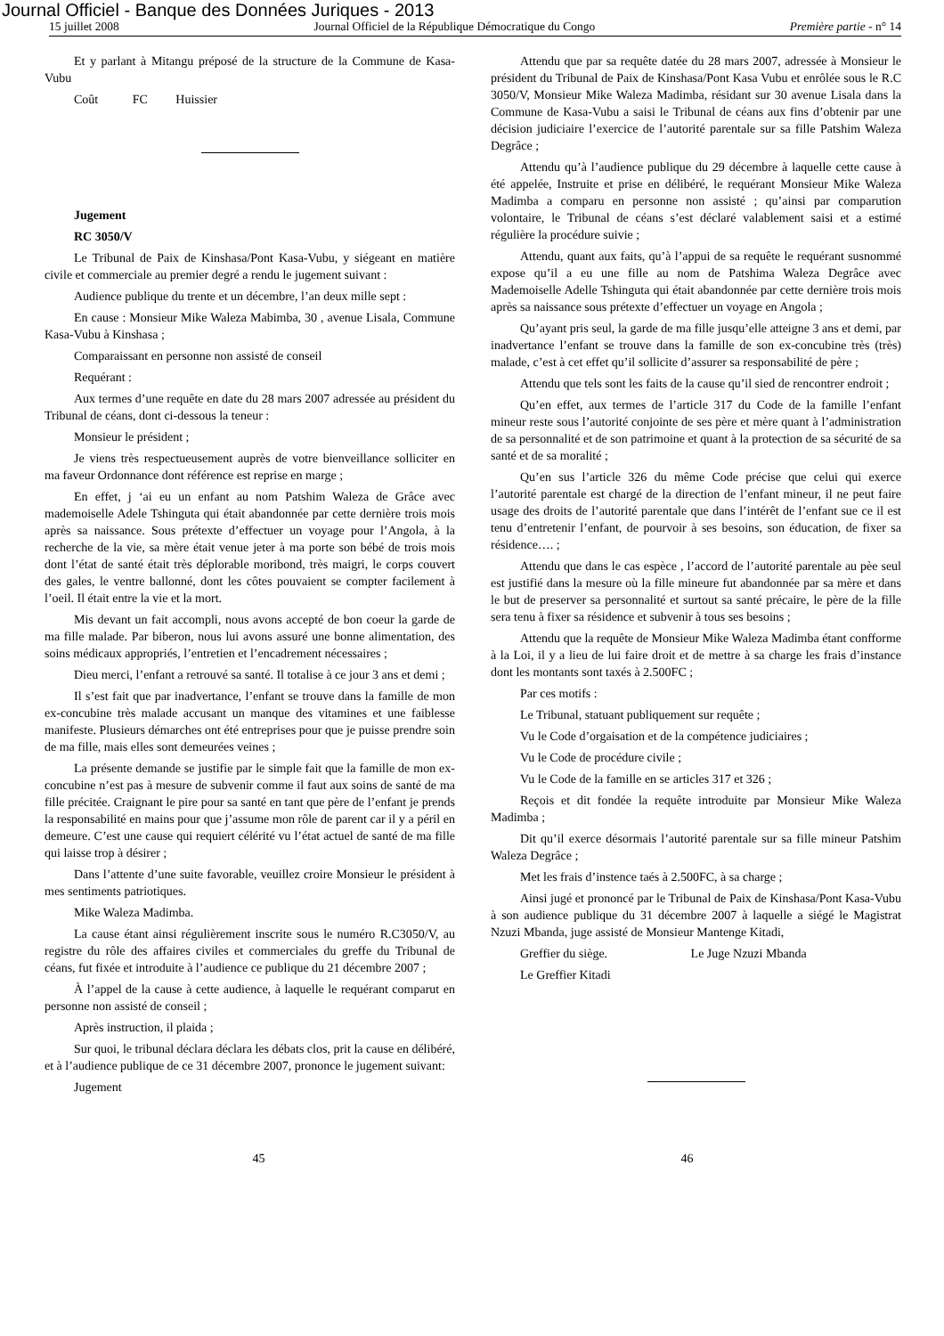Journal Officiel - Banque des Données Juriques - 2013
15 juillet 2008 Journal Officiel de la République Démocratique du Congo Première partie - n° 14
Et y parlant à Mitangu préposé de la structure de la Commune de Kasa-Vubu
Coût FC Huissier
Jugement
RC 3050/V
Le Tribunal de Paix de Kinshasa/Pont Kasa-Vubu, y siégeant en matière civile et commerciale au premier degré a rendu le jugement suivant :
Audience publique du trente et un décembre, l’an deux mille sept :
En cause : Monsieur Mike Waleza Mabimba, 30 , avenue Lisala, Commune Kasa-Vubu à Kinshasa ;
Comparaissant en personne non assisté de conseil
Requérant :
Aux termes d’une requête en date du 28 mars 2007 adressée au président du Tribunal de céans, dont ci-dessous la teneur :
Monsieur le président ;
Je viens très respectueusement auprès de votre bienveillance solliciter en ma faveur Ordonnance dont référence est reprise en marge ;
En effet, j ‘ai eu un enfant au nom Patshim Waleza de Grâce avec mademoiselle Adele Tshinguta qui était abandonnée par cette dernière trois mois après sa naissance. Sous prétexte d’effectuer un voyage pour l’Angola, à la recherche de la vie, sa mère était venue jeter à ma porte son bébé de trois mois dont l’état de santé était très déplorable moribond, très maigri, le corps couvert des gales, le ventre ballonné, dont les côtes pouvaient se compter facilement à l’oeil. Il était entre la vie et la mort.
Mis devant un fait accompli, nous avons accepté de bon coeur la garde de ma fille malade. Par biberon, nous lui avons assuré une bonne alimentation, des soins médicaux appropriés, l’entretien et l’encadrement nécessaires ;
Dieu merci, l’enfant a retrouvé sa santé. Il totalise à ce jour 3 ans et demi ;
Il s’est fait que par inadvertance, l’enfant se trouve dans la famille de mon ex-concubine très malade accusant un manque des vitamines et une faiblesse manifeste. Plusieurs démarches ont été entreprises pour que je puisse prendre soin de ma fille, mais elles sont demeurées veines ;
La présente demande se justifie par le simple fait que la famille de mon ex-concubine n’est pas à mesure de subvenir comme il faut aux soins de santé de ma fille précitée. Craignant le pire pour sa santé en tant que père de l’enfant je prends la responsabilité en mains pour que j’assume mon rôle de parent car il y a péril en demeure. C’est une cause qui requiert célérité vu l’état actuel de santé de ma fille qui laisse trop à désirer ;
Dans l’attente d’une suite favorable, veuillez croire Monsieur le président à mes sentiments patriotiques.
Mike Waleza Madimba.
La cause étant ainsi régulièrement inscrite sous le numéro R.C3050/V, au registre du rôle des affaires civiles et commerciales du greffe du Tribunal de céans, fut fixée et introduite à l’audience ce publique du 21 décembre 2007 ;
À l’appel de la cause à cette audience, à laquelle le requérant comparut en personne non assisté de conseil ;
Après instruction, il plaida ;
Sur quoi, le tribunal déclara déclara les débats clos, prit la cause en délibéré, et à l’audience publique de ce 31 décembre 2007, prononce le jugement suivant:
Jugement
Attendu que par sa requête datée du 28 mars 2007, adressée à Monsieur le président du Tribunal de Paix de Kinshasa/Pont Kasa Vubu et enrôlée sous le R.C 3050/V, Monsieur Mike Waleza Madimba, résidant sur 30 avenue Lisala dans la Commune de Kasa-Vubu a saisi le Tribunal de céans aux fins d’obtenir par une décision judiciaire l’exercice de l’autorité parentale sur sa fille Patshim Waleza Degrâce ;
Attendu qu’à l’audience publique du 29 décembre à laquelle cette cause à été appelée, Instruite et prise en délibéré, le requérant Monsieur Mike Waleza Madimba a comparu en personne non assisté ; qu’ainsi par comparution volontaire, le Tribunal de céans s’est déclaré valablement saisi et a estimé régulière la procédure suivie ;
Attendu, quant aux faits, qu’à l’appui de sa requête le requérant susnommé expose qu’il a eu une fille au nom de Patshima Waleza Degrâce avec Mademoiselle Adelle Tshinguta qui était abandonnée par cette dernière trois mois après sa naissance sous prétexte d’effectuer un voyage en Angola ;
Qu’ayant pris seul, la garde de ma fille jusqu’elle atteigne 3 ans et demi, par inadvertance l’enfant se trouve dans la famille de son ex-concubine très (très) malade, c’est à cet effet qu’il sollicite d’assurer sa responsabilité de père ;
Attendu que tels sont les faits de la cause qu’il sied de rencontrer endroit ;
Qu’en effet, aux termes de l’article 317 du Code de la famille l’enfant mineur reste sous l’autorité conjointe de ses père et mère quant à l’administration de sa personnalité et de son patrimoine et quant à la protection de sa sécurité de sa santé et de sa moralité ;
Qu’en sus l’article 326 du même Code précise que celui qui exerce l’autorité parentale est chargé de la direction de l’enfant mineur, il ne peut faire usage des droits de l’autorité parentale que dans l’intérêt de l’enfant sue ce il est tenu d’entretenir l’enfant, de pourvoir à ses besoins, son éducation, de fixer sa résidence…. ;
Attendu que dans le cas espèce , l’accord de l’autorité parentale au pèe seul est justifié dans la mesure où la fille mineure fut abandonnée par sa mère et dans le but de preserver sa personnalité et surtout sa santé précaire, le père de la fille sera tenu à fixer sa résidence et subvenir à tous ses besoins ;
Attendu que la requête de Monsieur Mike Waleza Madimba étant confforme à la Loi, il y a lieu de lui faire droit et de mettre à sa charge les frais d’instance dont les montants sont taxés à 2.500FC ;
Par ces motifs :
Le Tribunal, statuant publiquement sur requête ;
Vu le Code d’orgaisation et de la compétence judiciaires ;
Vu le Code de procédure civile ;
Vu le Code de la famille en se articles 317 et 326 ;
Reçois et dit fondée la requête introduite par Monsieur Mike Waleza Madimba ;
Dit qu’il exerce désormais l’autorité parentale sur sa fille mineur Patshim Waleza Degrâce ;
Met les frais d’instence taés à 2.500FC, à sa charge ;
Ainsi jugé et prononcé par le Tribunal de Paix de Kinshasa/Pont Kasa-Vubu à son audience publique du 31 décembre 2007 à laquelle a siégé le Magistrat Nzuzi Mbanda, juge assisté de Monsieur Mantenge Kitadi,
Greffier du siège. Le Juge Nzuzi Mbanda
Le Greffier Kitadi
45 46